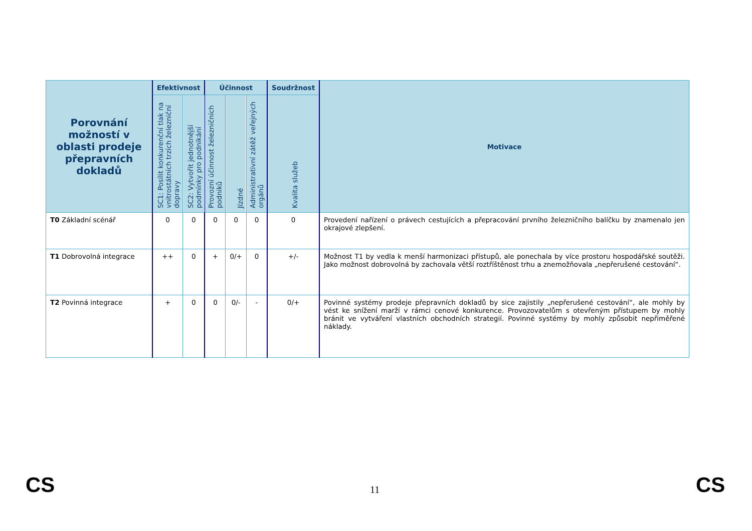| Porovnání možností v oblasti prodeje přepravních dokladů | Efektivnost | | Účinnost | | | Soudržnost | Motivace |
| --- | --- | --- | --- | --- | --- | --- | --- |
| | SC1: Posílit konkurenční tlak na vnitrostátních trzích železniční dopravy | SC2: Vytvořit jednotnější podmínky pro podnikání | Provozní účinnost železničních podniků | Jízdné | Administrativní zátěž veřejných orgánů | Kvalita služeb | |
| T0 Základní scénář | 0 | 0 | 0 | 0 | 0 | 0 | Provedení nařízení o právech cestujících a přepracování prvního železničního balíčku by znamenalo jen okrajové zlepšení. |
| T1 Dobrovolná integrace | ++ | 0 | + | 0/+ | 0 | +/- | Možnost T1 by vedla k menší harmonizaci přístupů, ale ponechala by více prostoru hospodářské soutěži. Jako možnost dobrovolná by zachovala větší roztříštěnost trhu a znemožňovala „nepřerušené cestování“. |
| T2 Povinná integrace | + | 0 | 0 | 0/- | - | 0/+ | Povinné systémy prodeje přepravních dokladů by sice zajistily „nepřerušené cestování“, ale mohly by vést ke snížení marží v rámci cenové konkurence. Provozovatelům s otevřeným přístupem by mohly bránit ve vytváření vlastních obchodních strategií. Povinné systémy by mohly způsobit nepřiměřené náklady. |
CS 11 CS